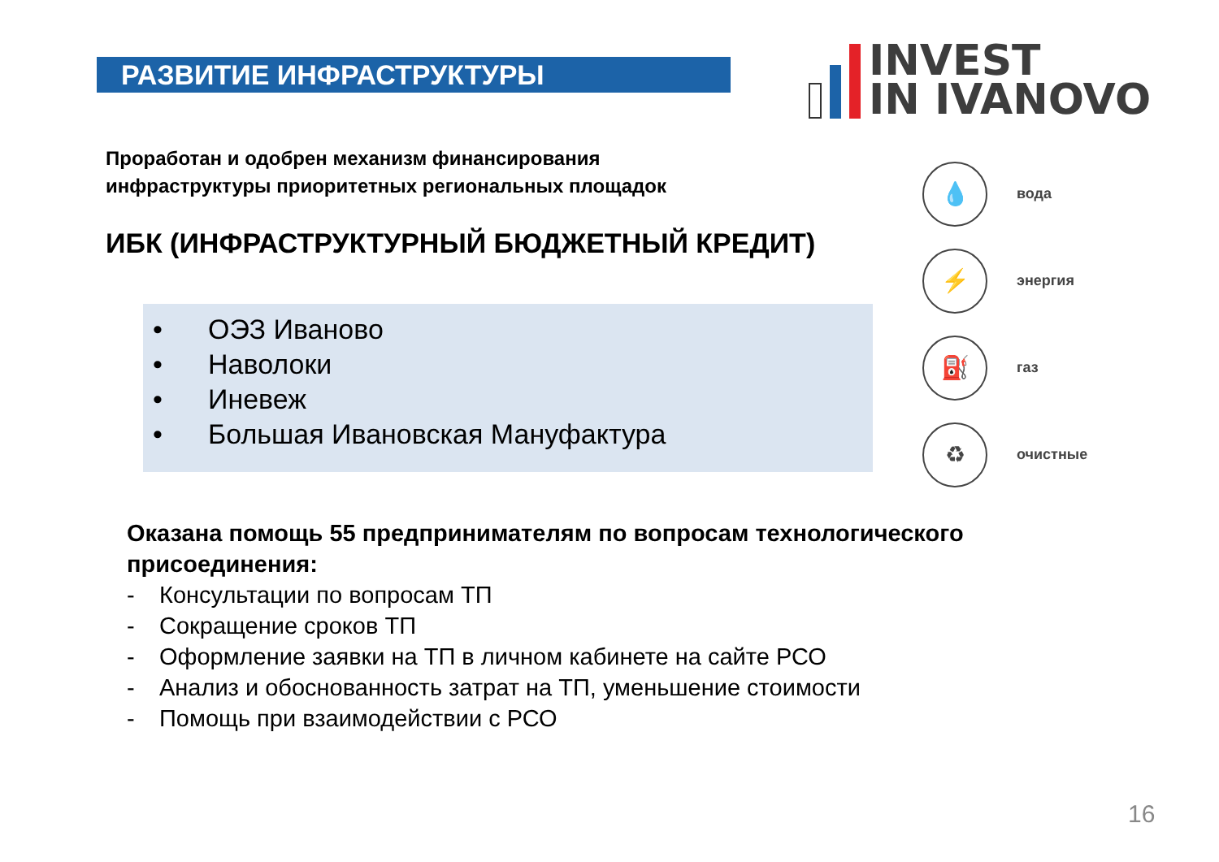РАЗВИТИЕ ИНФРАСТРУКТУРЫ
INVEST
IN IVANOVO
Проработан и одобрен механизм финансирования
инфраструктуры приоритетных региональных площадок
ИБК (ИНФРАСТРУКТУРНЫЙ БЮДЖЕТНЫЙ КРЕДИТ)
• ОЭЗ Иваново
• Наволоки
• Иневеж
• Большая Ивановская Мануфактура
💧
вода
⚡
энергия
⛽
газ
♻
очистные
Оказана помощь 55 предпринимателям по вопросам технологического
присоединения:
- Консультации по вопросам ТП
- Сокращение сроков ТП
- Оформление заявки на ТП в личном кабинете на сайте РСО
- Анализ и обоснованность затрат на ТП, уменьшение стоимости
- Помощь при взаимодействии с РСО
16